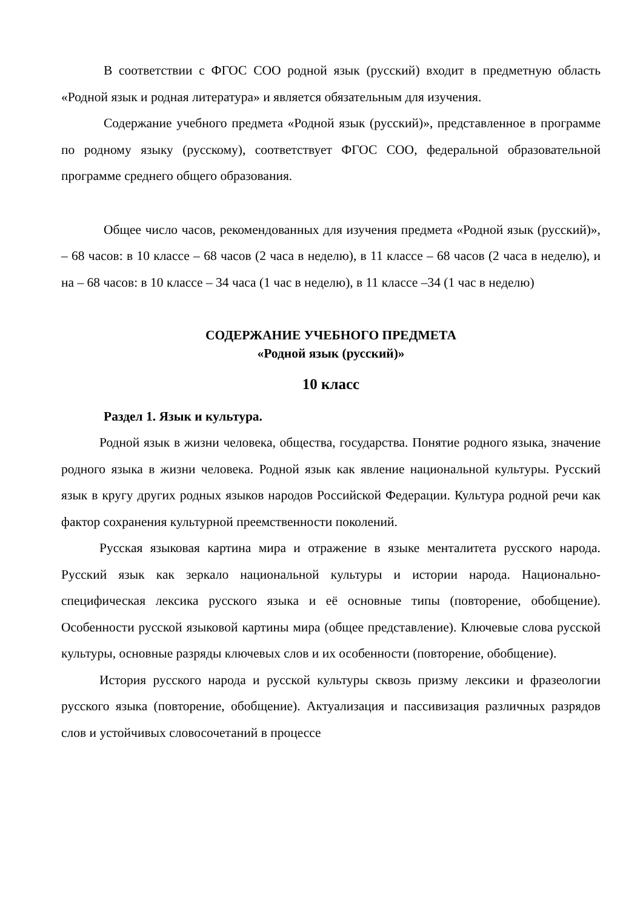В соответствии с ФГОС СОО родной язык (русский) входит в предметную область «Родной язык и родная литература» и является обязательным для изучения.
Содержание учебного предмета «Родной язык (русский)», представленное в программе по родному языку (русскому), соответствует ФГОС СОО, федеральной образовательной программе среднего общего образования.
Общее число часов, рекомендованных для изучения предмета «Родной язык (русский)», – 68 часов: в 10 классе – 68 часов (2 часа в неделю), в 11 классе – 68 часов (2 часа в неделю), и на – 68 часов: в 10 классе – 34 часа (1 час в неделю), в 11 классе –34 (1 час в неделю)
СОДЕРЖАНИЕ УЧЕБНОГО ПРЕДМЕТА
«Родной язык (русский)»
10 класс
Раздел 1. Язык и культура.
Родной язык в жизни человека, общества, государства. Понятие родного языка, значение родного языка в жизни человека. Родной язык как явление национальной культуры. Русский язык в кругу других родных языков народов Российской Федерации. Культура родной речи как фактор сохранения культурной преемственности поколений.
Русская языковая картина мира и отражение в языке менталитета русского народа. Русский язык как зеркало национальной культуры и истории народа. Национально-специфическая лексика русского языка и её основные типы (повторение, обобщение). Особенности русской языковой картины мира (общее представление). Ключевые слова русской культуры, основные разряды ключевых слов и их особенности (повторение, обобщение).
История русского народа и русской культуры сквозь призму лексики и фразеологии русского языка (повторение, обобщение). Актуализация и пассивизация различных разрядов слов и устойчивых словосочетаний в процессе